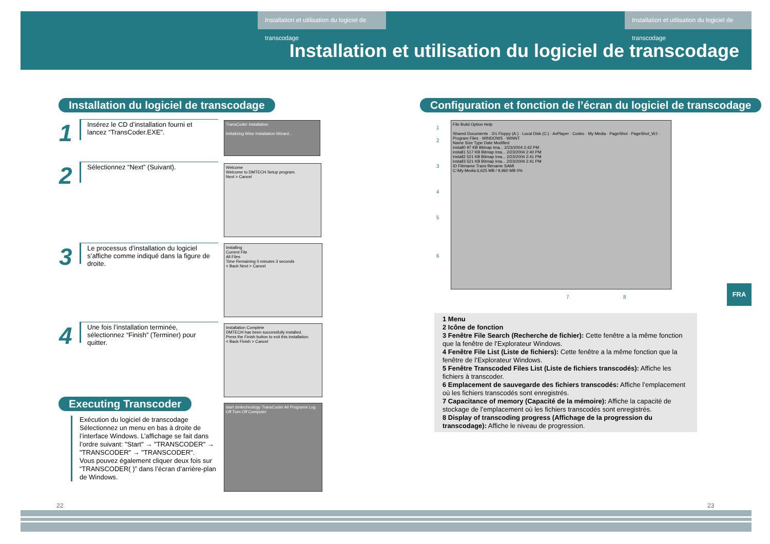Installation et utilisation du logiciel de transcodage
Installation et utilisation du logiciel de transcodage
Installation et utilisation du logiciel de transcodage
Installation du logiciel de transcodage
Configuration et fonction de l’écran du logiciel de transcodage
1
Insérez le CD d’installation fourni et lancez “TransCoder.EXE”.
2
Sélectionnez “Next” (Suivant).
3
Le processus d’installation du logiciel s’affiche comme indiqué dans la figure de droite.
4
Une fois l’installation terminée, sélectionnez “Finish” (Terminer) pour quitter.
TransCoder Installation
Initializing Wise Installation Wizard...
Welcome
Welcome to DMTECH Setup program.
Next > Cancel
Installing
Current File
All Files
Time Remaining 0 minutes 3 seconds
< Back Next > Cancel
Installation Complete
DMTECH has been successfully installed.
Press the Finish button to exit this installation.
< Back Finish > Cancel
Executing Transcoder
Exécution du logiciel de transcodage
Sélectionnez un menu en bas à droite de l’interface Windows. L’affichage se fait dans l’ordre suivant: "Start" → "TRANSCODER" → "TRANSCODER" → "TRANSCODER".
Vous pouvez également cliquer deux fois sur “TRANSCODER( )” dans l’écran d’arrière-plan de Windows.
start dmtechnology TransCoder All Programs Log Off Turn Off Computer
File Build Option Help
Shared Documents · 3½ Floppy (A:) · Local Disk (C:) · AvPlayer · Codec · My Media · PageShot · PageShot_WJ · Program Files · WINDOWS · WINNT
Name Size Type Date Modified
install0 97 KB Bitmap Ima... 2/23/2004 2:42 PM
install1 517 KB Bitmap Ima... 2/23/2004 2:40 PM
install2 521 KB Bitmap Ima... 2/23/2004 2:41 PM
install3 521 KB Bitmap Ima... 2/23/2004 2:41 PM
ID Filename Trans filename SAMI
C:\My Media 6,625 MB / 9,960 MB 0%
1
2
3
4
5
6
7 8
1 Menu
2 Icône de fonction
3 Fenêtre File Search (Recherche de fichier): Cette fenêtre a la même fonction que la fenêtre de l’Explorateur Windows.
4 Fenêtre File List (Liste de fichiers): Cette fenêtre a la même fonction que la fenêtre de l’Explorateur Windows.
5 Fenêtre Transcoded Files List (Liste de fichiers transcodés): Affiche les fichiers à transcoder.
6 Emplacement de sauvegarde des fichiers transcodés: Affiche l’emplacement où les fichiers transcodés sont enregistrés.
7 Capacitance of memory (Capacité de la mémoire): Affiche la capacité de stockage de l’emplacement où les fichiers transcodés sont enregistrés.
8 Display of transcoding progress (Affichage de la progression du transcodage): Affiche le niveau de progression.
FRA
22 23